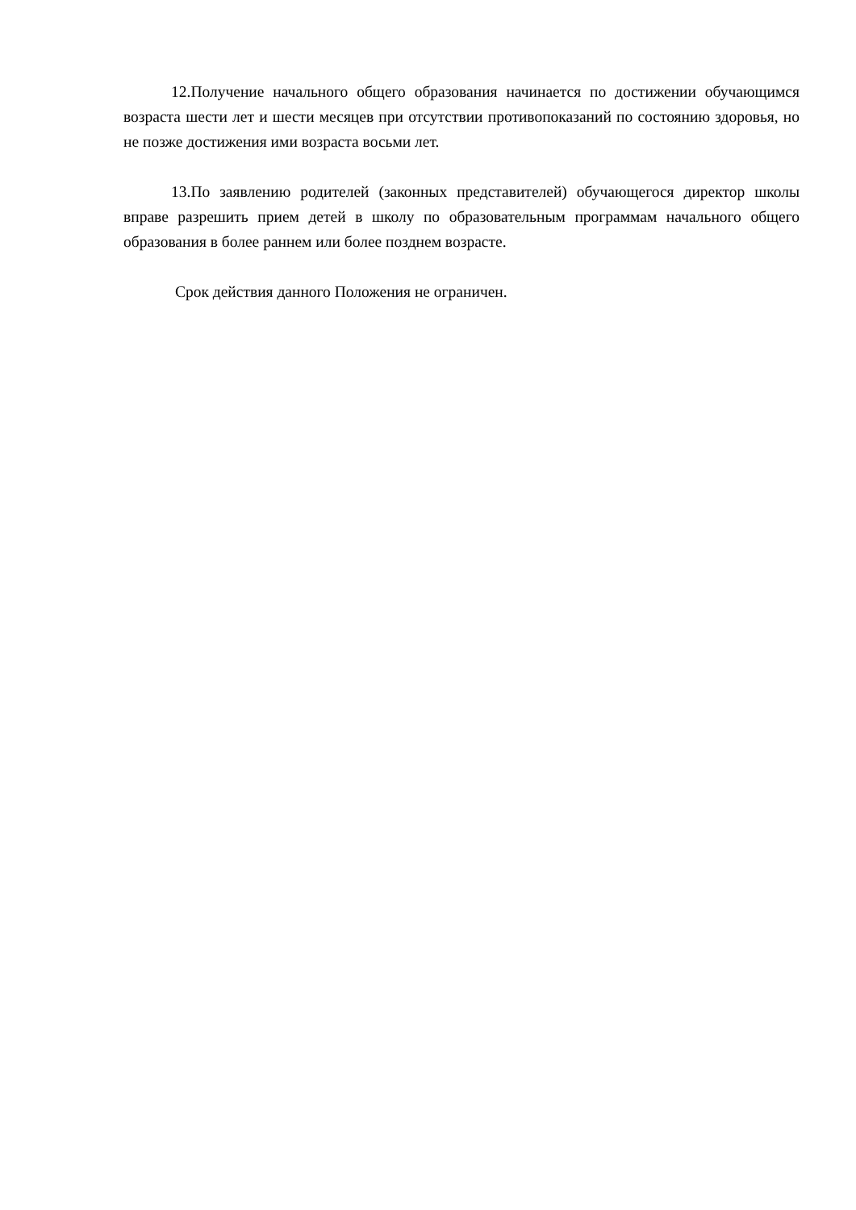12.Получение начального общего образования начинается по достижении обучающимся возраста шести лет и шести месяцев при отсутствии противопоказаний по состоянию здоровья, но не позже достижения ими возраста восьми лет.
13.По заявлению родителей (законных представителей) обучающегося директор школы вправе разрешить прием детей в школу по образовательным программам начального общего образования в более раннем или более позднем возрасте.
Срок действия данного Положения не ограничен.